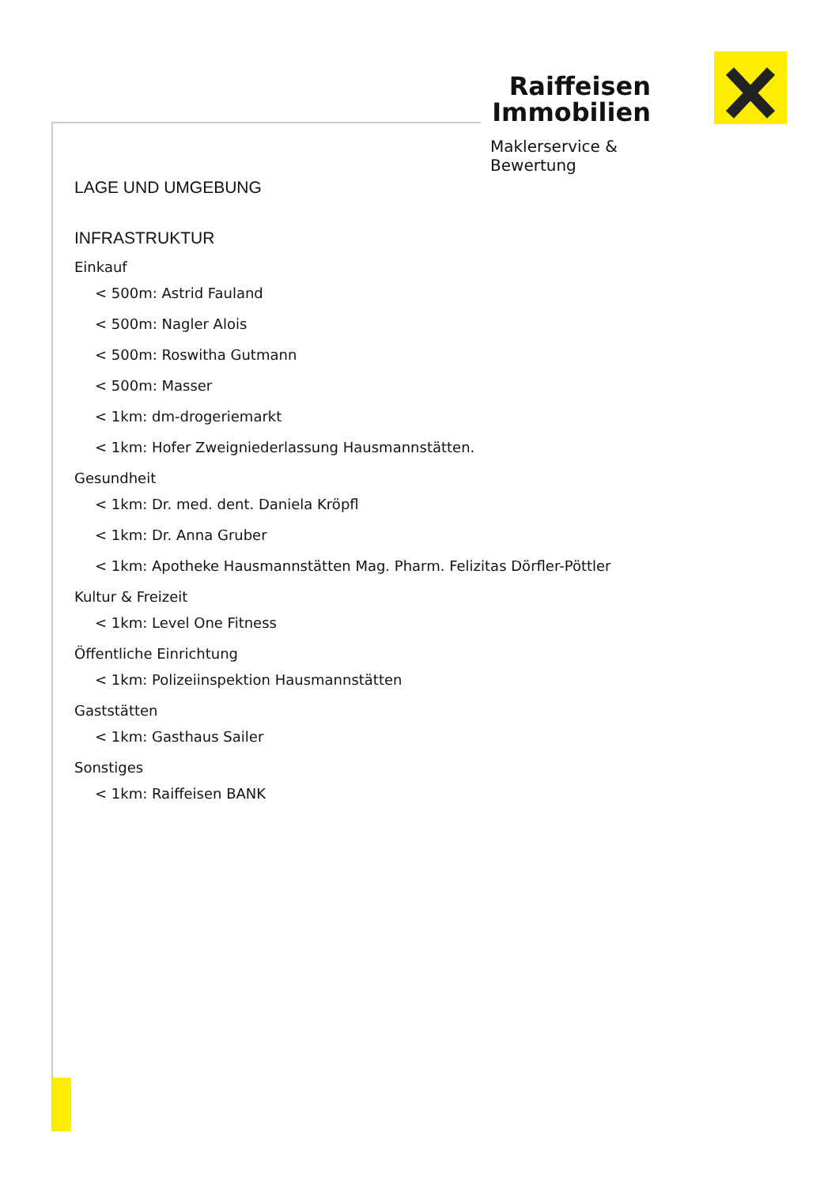Raiffeisen
Immobilien
Maklerservice & Bewertung
LAGE UND UMGEBUNG
INFRASTRUKTUR
Einkauf
< 500m: Astrid Fauland
< 500m: Nagler Alois
< 500m: Roswitha Gutmann
< 500m: Masser
< 1km: dm-drogeriemarkt
< 1km: Hofer Zweigniederlassung Hausmannstätten.
Gesundheit
< 1km: Dr. med. dent. Daniela Kröpfl
< 1km: Dr. Anna Gruber
< 1km: Apotheke Hausmannstätten Mag. Pharm. Felizitas Dörfler-Pöttler
Kultur & Freizeit
< 1km: Level One Fitness
Öffentliche Einrichtung
< 1km: Polizeiinspektion Hausmannstätten
Gaststätten
< 1km: Gasthaus Sailer
Sonstiges
< 1km: Raiffeisen BANK